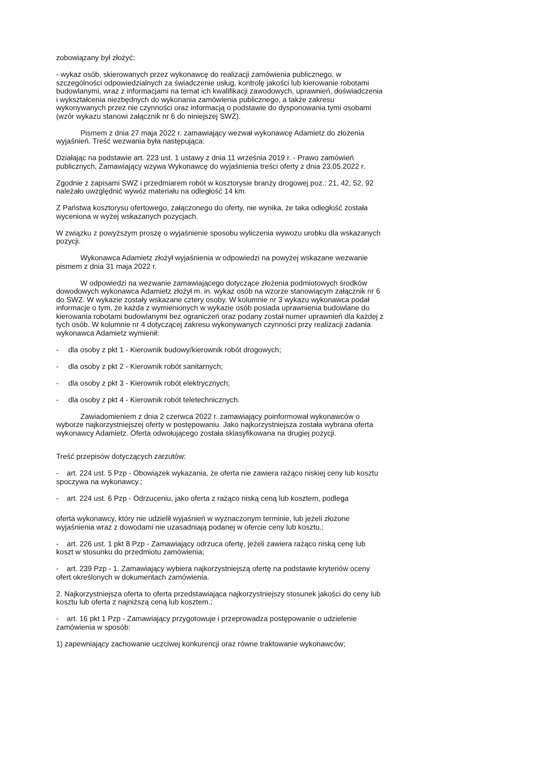zobowiązany był złożyć:
- wykaz osób, skierowanych przez wykonawcę do realizacji zamówienia publicznego, w szczególności odpowiedzialnych za świadczenie usług, kontrolę jakości lub kierowanie robotami budowlanymi, wraz z informacjami na temat ich kwalifikacji zawodowych, uprawnień, doświadczenia i wykształcenia niezbędnych do wykonania zamówienia publicznego, a także zakresu wykonywanych przez nie czynności oraz informacją o podstawie do dysponowania tymi osobami (wzór wykazu stanowi załącznik nr 6 do niniejszej SWZ).
Pismem z dnia 27 maja 2022 r. zamawiający wezwał wykonawcę Adamietz do złożenia wyjaśnień. Treść wezwania była następująca:
Działając na podstawie art. 223 ust. 1 ustawy z dnia 11 września 2019 r. - Prawo zamówień publicznych, Zamawiający wzywa Wykonawcę do wyjaśnienia treści oferty z dnia 23.05.2022 r.
Zgodnie z zapisami SWZ i przedmiarem robót w kosztorysie branży drogowej poz.: 21, 42, 52, 92 należało uwzględnić wywóz materiału na odległość 14 km.
Z Państwa kosztorysu ofertowego, załączonego do oferty, nie wynika, że taka odległość została wyceniona w wyżej wskazanych pozycjach.
W związku z powyższym proszę o wyjaśnienie sposobu wyliczenia wywozu urobku dla wskazanych pozycji.
Wykonawca Adamietz złożył wyjaśnienia w odpowiedzi na powyżej wskazane wezwanie pismem z dnia 31 maja 2022 r.
W odpowiedzi na wezwanie zamawiającego dotyczące złożenia podmiotowych środków dowodowych wykonawca Adamietz złożył m. in. wykaz osób na wzorze stanowiącym załącznik nr 6 do SWZ. W wykazie zostały wskazane cztery osoby. W kolumnie nr 3 wykazu wykonawca podał informacje o tym, że każda z wymienionych w wykazie osób posiada uprawnienia budowlane do kierowania robotami budowlanymi bez ograniczeń oraz podany został numer uprawnień dla każdej z tych osób. W kolumnie nr 4 dotyczącej zakresu wykonywanych czynności przy realizacji zadania wykonawca Adamietz wymienił:
- dla osoby z pkt 1 - Kierownik budowy/kierownik robót drogowych;
- dla osoby z pkt 2 - Kierownik robót sanitarnych;
- dla osoby z pkt 3 - Kierownik robót elektrycznych;
- dla osoby z pkt 4 - Kierownik robót teletechnicznych.
Zawiadomieniem z dnia 2 czerwca 2022 r. zamawiający poinformował wykonawców o wyborze najkorzystniejszej oferty w postępowaniu. Jako najkorzystniejsza została wybrana oferta wykonawcy Adamietz. Oferta odwołującego została sklasyfikowana na drugiej pozycji.
Treść przepisów dotyczących zarzutów:
- art. 224 ust. 5 Pzp - Obowiązek wykazania, że oferta nie zawiera rażąco niskiej ceny lub kosztu spoczywa na wykonawcy.;
- art. 224 ust. 6 Pzp - Odrzuceniu, jako oferta z rażąco niską ceną lub kosztem, podlega
oferta wykonawcy, który nie udzielił wyjaśnień w wyznaczonym terminie, lub jeżeli złożone wyjaśnienia wraz z dowodami nie uzasadniają podanej w ofercie ceny lub kosztu.;
- art. 226 ust. 1 pkt 8 Pzp - Zamawiający odrzuca ofertę, jeżeli zawiera rażąco niską cenę lub koszt w stosunku do przedmiotu zamówienia;
- art. 239 Pzp - 1. Zamawiający wybiera najkorzystniejszą ofertę na podstawie kryteriów oceny ofert określonych w dokumentach zamówienia.
2. Najkorzystniejsza oferta to oferta przedstawiająca najkorzystniejszy stosunek jakości do ceny lub kosztu lub oferta z najniższą ceną lub kosztem.;
- art. 16 pkt 1 Pzp - Zamawiający przygotowuje i przeprowadza postępowanie o udzielenie zamówienia w sposób:
1) zapewniający zachowanie uczciwej konkurencji oraz równe traktowanie wykonawców;